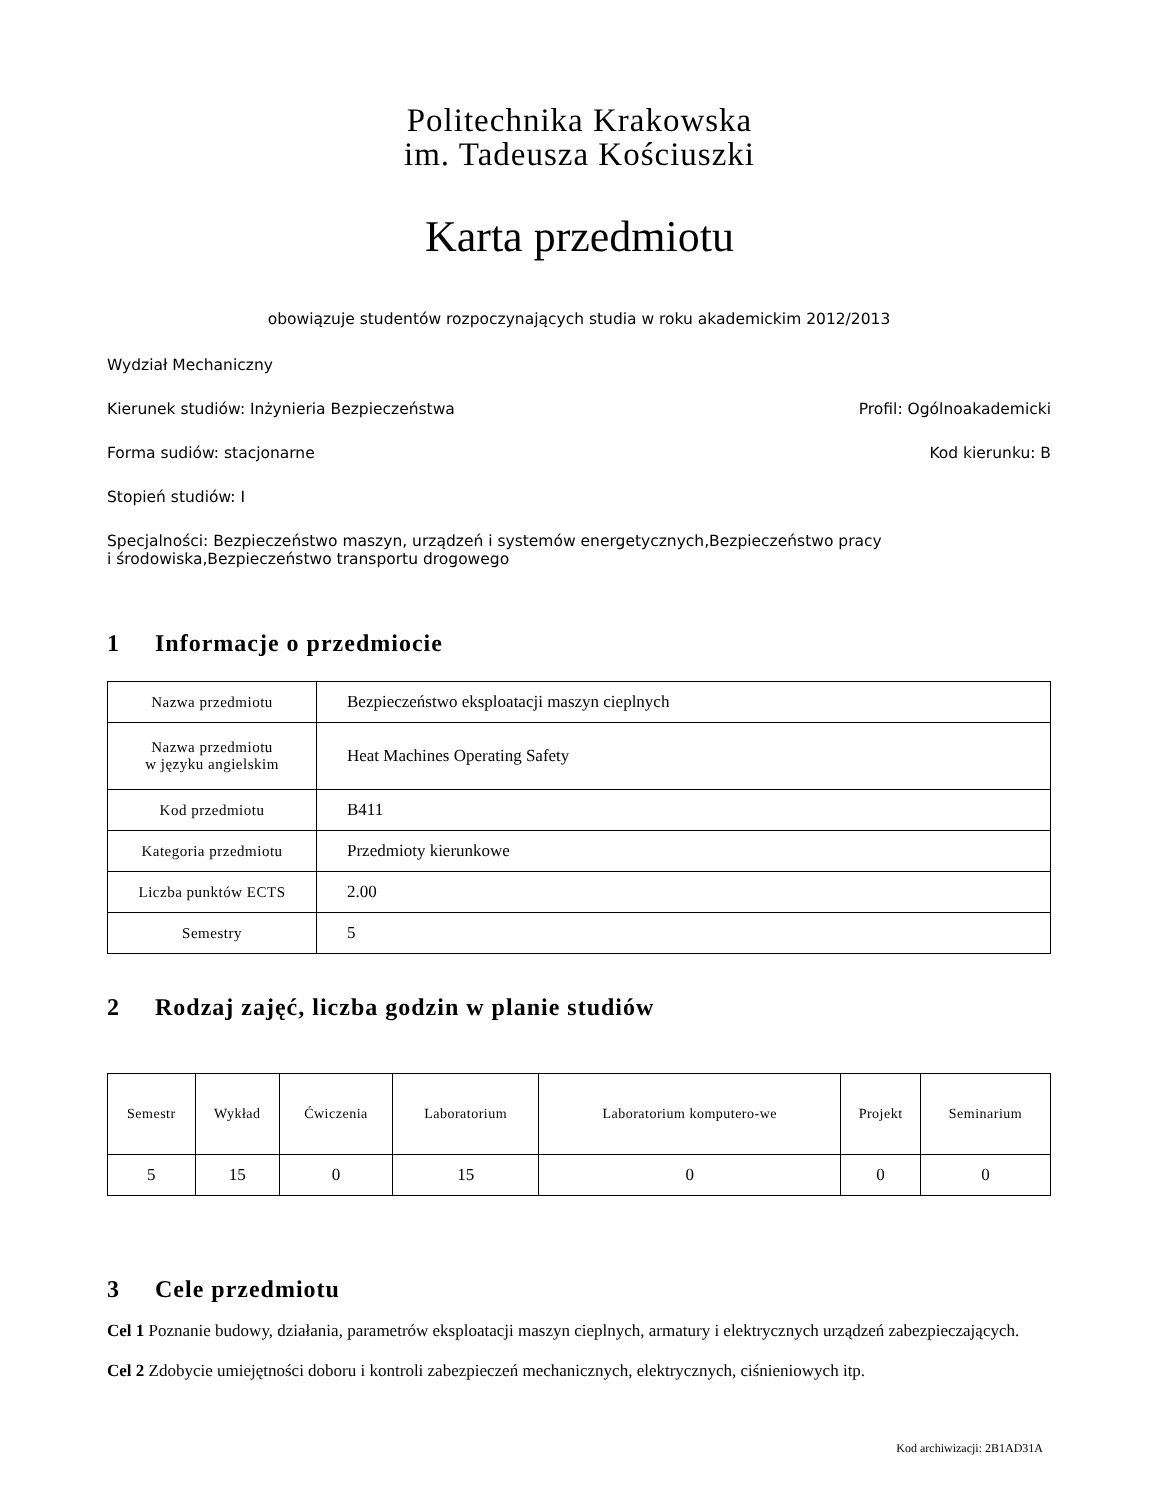Politechnika Krakowska
im. Tadeusza Kościuszki
Karta przedmiotu
obowiązuje studentów rozpoczynających studia w roku akademickim 2012/2013
Wydział Mechaniczny
Kierunek studiów: Inżynieria Bezpieczeństwa Profil: Ogólnoakademicki
Forma sudiów: stacjonarne Kod kierunku: B
Stopień studiów: I
Specjalności: Bezpieczeństwo maszyn, urządzeń i systemów energetycznych,Bezpieczeństwo pracy i środowiska,Bezpieczeństwo transportu drogowego
1 Informacje o przedmiocie
| Nazwa przedmiotu | Bezpieczeństwo eksploatacji maszyn cieplnych |
| Nazwa przedmiotu w języku angielskim | Heat Machines Operating Safety |
| Kod przedmiotu | B411 |
| Kategoria przedmiotu | Przedmioty kierunkowe |
| Liczba punktów ECTS | 2.00 |
| Semestry | 5 |
2 Rodzaj zajęć, liczba godzin w planie studiów
| Semestr | Wykład | Ćwiczenia | Laboratorium | Laboratorium komputero-we | Projekt | Seminarium |
| --- | --- | --- | --- | --- | --- | --- |
| 5 | 15 | 0 | 15 | 0 | 0 | 0 |
3 Cele przedmiotu
Cel 1 Poznanie budowy, działania, parametrów eksploatacji maszyn cieplnych, armatury i elektrycznych urządzeń zabezpieczających.
Cel 2 Zdobycie umiejętności doboru i kontroli zabezpieczeń mechanicznych, elektrycznych, ciśnieniowych itp.
Kod archiwizacji: 2B1AD31A